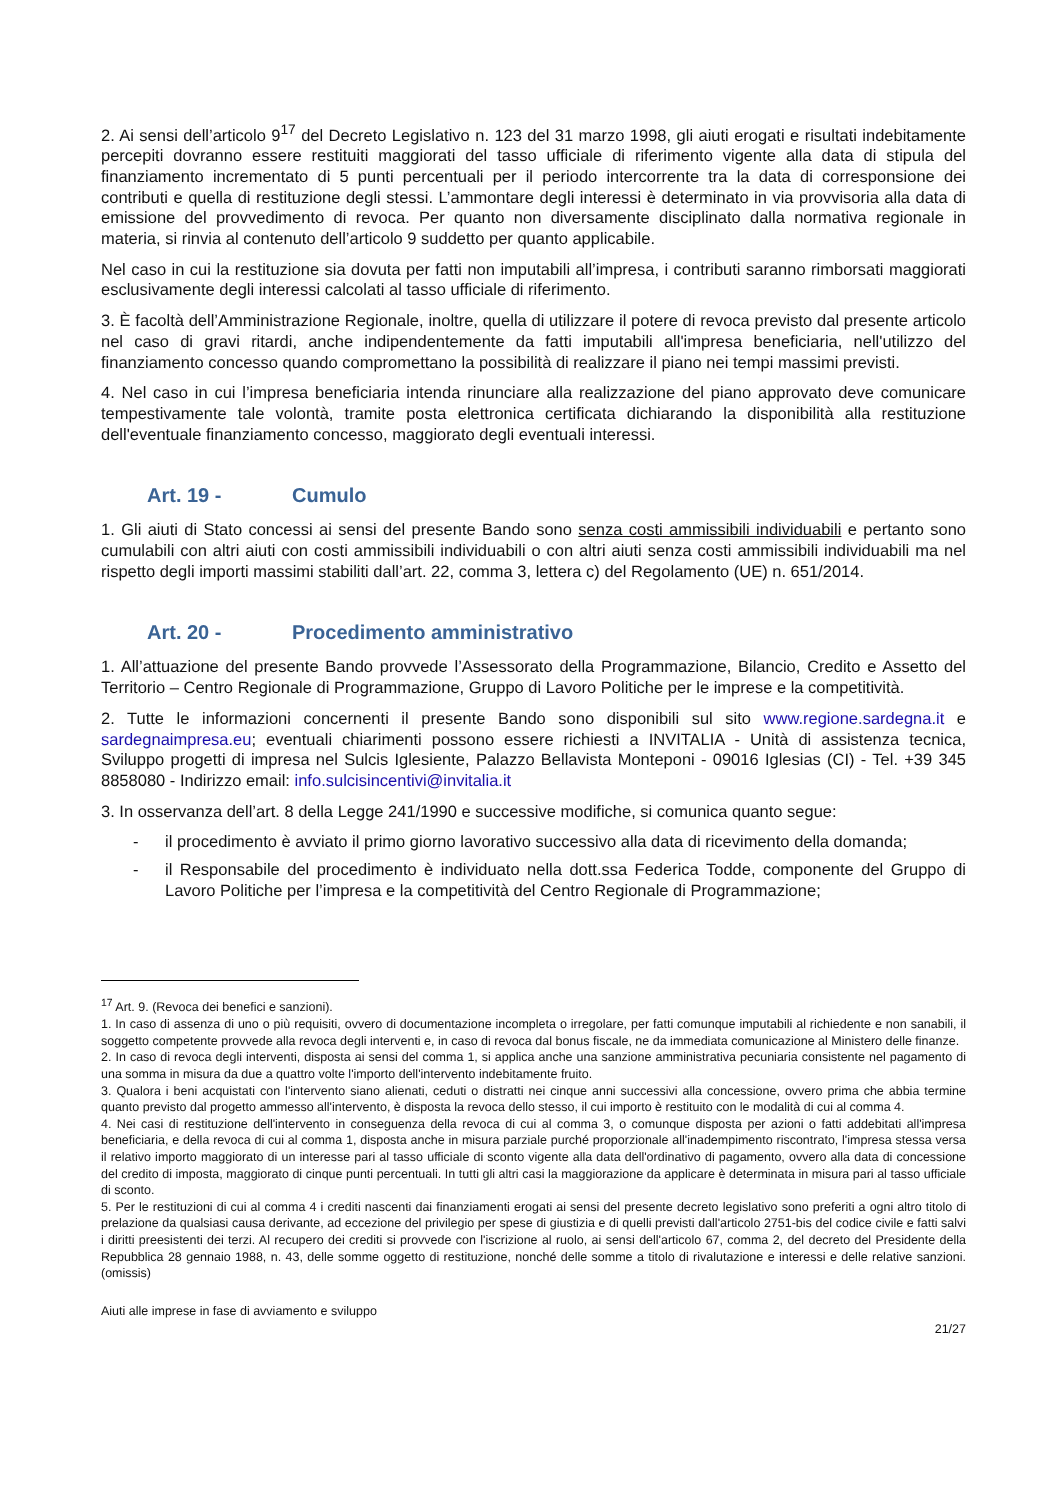2. Ai sensi dell’articolo 9<sup>17</sup> del Decreto Legislativo n. 123 del 31 marzo 1998, gli aiuti erogati e risultati indebitamente percepiti dovranno essere restituiti maggiorati del tasso ufficiale di riferimento vigente alla data di stipula del finanziamento incrementato di 5 punti percentuali per il periodo intercorrente tra la data di corresponsione dei contributi e quella di restituzione degli stessi. L’ammontare degli interessi è determinato in via provvisoria alla data di emissione del provvedimento di revoca. Per quanto non diversamente disciplinato dalla normativa regionale in materia, si rinvia al contenuto dell’articolo 9 suddetto per quanto applicabile.
Nel caso in cui la restituzione sia dovuta per fatti non imputabili all’impresa, i contributi saranno rimborsati maggiorati esclusivamente degli interessi calcolati al tasso ufficiale di riferimento.
3. È facoltà dell’Amministrazione Regionale, inoltre, quella di utilizzare il potere di revoca previsto dal presente articolo nel caso di gravi ritardi, anche indipendentemente da fatti imputabili all'impresa beneficiaria, nell'utilizzo del finanziamento concesso quando compromettano la possibilità di realizzare il piano nei tempi massimi previsti.
4. Nel caso in cui l’impresa beneficiaria intenda rinunciare alla realizzazione del piano approvato deve comunicare tempestivamente tale volontà, tramite posta elettronica certificata dichiarando la disponibilità alla restituzione dell'eventuale finanziamento concesso, maggiorato degli eventuali interessi.
Art. 19 - Cumulo
1. Gli aiuti di Stato concessi ai sensi del presente Bando sono senza costi ammissibili individuabili e pertanto sono cumulabili con altri aiuti con costi ammissibili individuabili o con altri aiuti senza costi ammissibili individuabili ma nel rispetto degli importi massimi stabiliti dall’art. 22, comma 3, lettera c) del Regolamento (UE) n. 651/2014.
Art. 20 - Procedimento amministrativo
1. All’attuazione del presente Bando provvede l’Assessorato della Programmazione, Bilancio, Credito e Assetto del Territorio – Centro Regionale di Programmazione, Gruppo di Lavoro Politiche per le imprese e la competitività.
2. Tutte le informazioni concernenti il presente Bando sono disponibili sul sito www.regione.sardegna.it e sardegnaimpresa.eu; eventuali chiarimenti possono essere richiesti a INVITALIA - Unità di assistenza tecnica, Sviluppo progetti di impresa nel Sulcis Iglesiente, Palazzo Bellavista Monteponi - 09016 Iglesias (CI) - Tel. +39 345 8858080 - Indirizzo email: info.sulcisincentivi@invitalia.it
3. In osservanza dell’art. 8 della Legge 241/1990 e successive modifiche, si comunica quanto segue:
- il procedimento è avviato il primo giorno lavorativo successivo alla data di ricevimento della domanda;
- il Responsabile del procedimento è individuato nella dott.ssa Federica Todde, componente del Gruppo di Lavoro Politiche per l’impresa e la competitività del Centro Regionale di Programmazione;
<sup>17</sup> Art. 9. (Revoca dei benefici e sanzioni).
1. In caso di assenza di uno o più requisiti, ovvero di documentazione incompleta o irregolare, per fatti comunque imputabili al richiedente e non sanabili, il soggetto competente provvede alla revoca degli interventi e, in caso di revoca dal bonus fiscale, ne da immediata comunicazione al Ministero delle finanze.
2. In caso di revoca degli interventi, disposta ai sensi del comma 1, si applica anche una sanzione amministrativa pecuniaria consistente nel pagamento di una somma in misura da due a quattro volte l'importo dell'intervento indebitamente fruito.
3. Qualora i beni acquistati con l'intervento siano alienati, ceduti o distratti nei cinque anni successivi alla concessione, ovvero prima che abbia termine quanto previsto dal progetto ammesso all'intervento, è disposta la revoca dello stesso, il cui importo è restituito con le modalità di cui al comma 4.
4. Nei casi di restituzione dell'intervento in conseguenza della revoca di cui al comma 3, o comunque disposta per azioni o fatti addebitati all'impresa beneficiaria, e della revoca di cui al comma 1, disposta anche in misura parziale purché proporzionale all'inadempimento riscontrato, l'impresa stessa versa il relativo importo maggiorato di un interesse pari al tasso ufficiale di sconto vigente alla data dell'ordinativo di pagamento, ovvero alla data di concessione del credito di imposta, maggiorato di cinque punti percentuali. In tutti gli altri casi la maggiorazione da applicare è determinata in misura pari al tasso ufficiale di sconto.
5. Per le restituzioni di cui al comma 4 i crediti nascenti dai finanziamenti erogati ai sensi del presente decreto legislativo sono preferiti a ogni altro titolo di prelazione da qualsiasi causa derivante, ad eccezione del privilegio per spese di giustizia e di quelli previsti dall'articolo 2751-bis del codice civile e fatti salvi i diritti preesistenti dei terzi. Al recupero dei crediti si provvede con l'iscrizione al ruolo, ai sensi dell'articolo 67, comma 2, del decreto del Presidente della Repubblica 28 gennaio 1988, n. 43, delle somme oggetto di restituzione, nonché delle somme a titolo di rivalutazione e interessi e delle relative sanzioni. (omissis)
Aiuti alle imprese in fase di avviamento e sviluppo
21/27